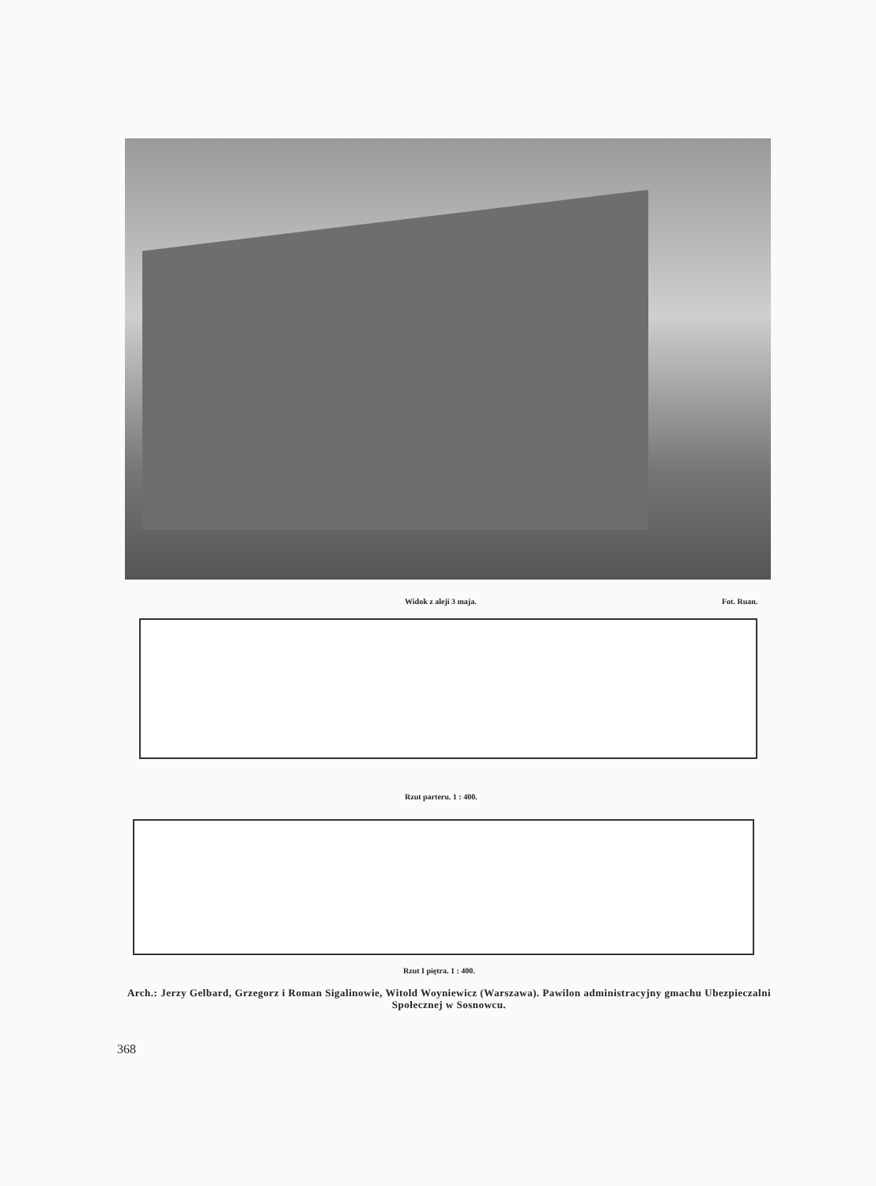Widok z aleji 3 maja. Fot. Ruan.
Rzut parteru. 1 : 400.
Rzut I piętra. 1 : 400.
Arch.: Jerzy Gelbard, Grzegorz i Roman Sigalinowie, Witold Woyniewicz (Warszawa). Pawilon administracyjny gmachu Ubezpieczalni Społecznej w Sosnowcu.
368